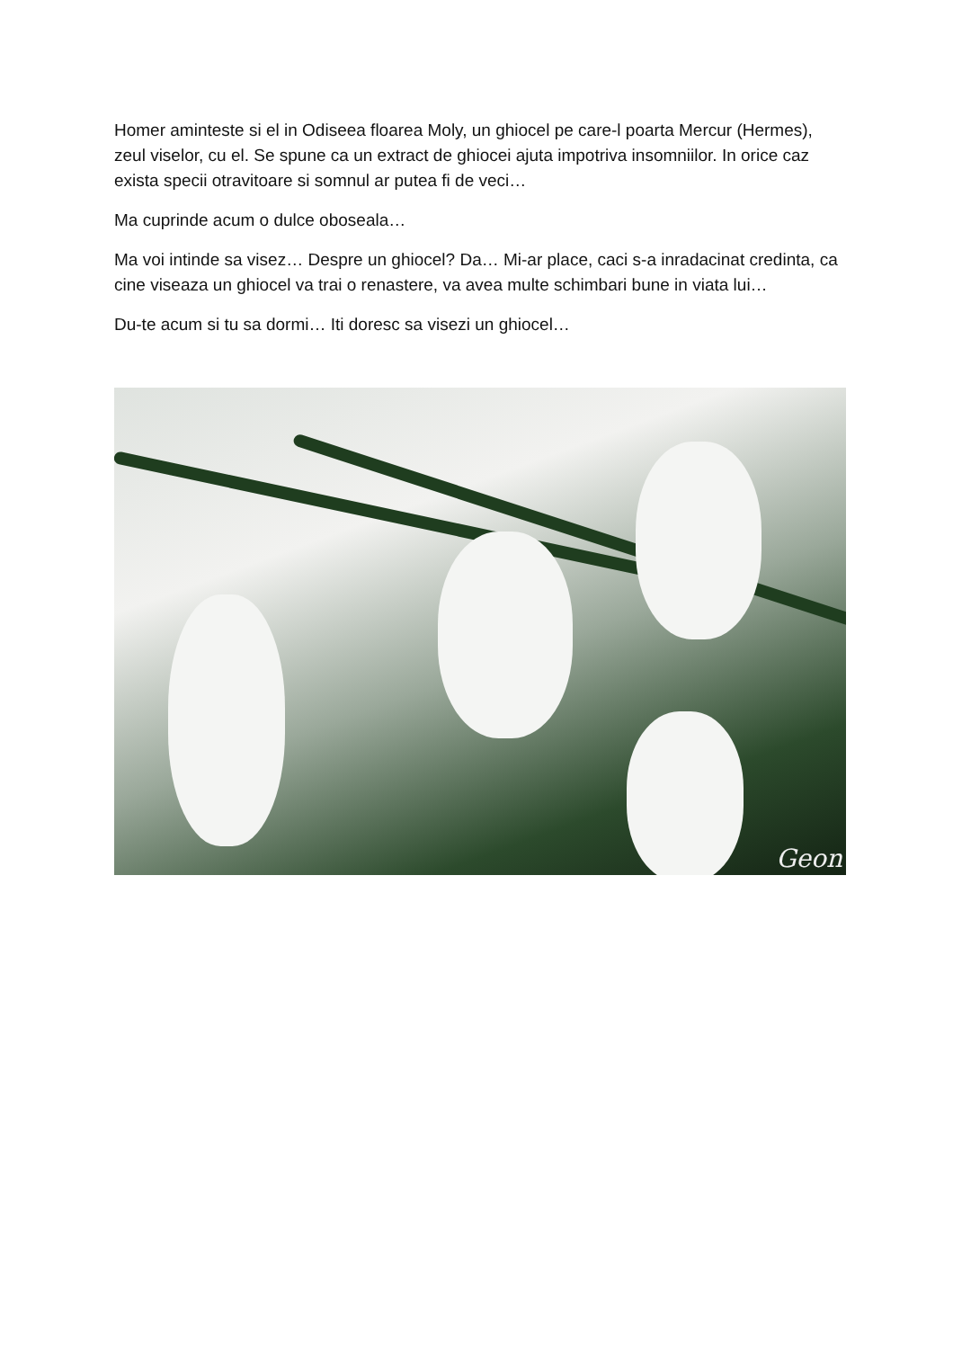Homer aminteste si el in Odiseea floarea Moly, un ghiocel pe care-l poarta Mercur (Hermes), zeul viselor, cu el. Se spune ca un extract de ghiocei ajuta impotriva insomniilor. In orice caz exista specii otravitoare si somnul ar putea fi de veci…
Ma cuprinde acum o dulce oboseala…
Ma voi intinde sa visez… Despre un ghiocel? Da… Mi-ar place, caci s-a inradacinat credinta, ca cine viseaza un ghiocel va trai o renastere, va avea multe schimbari bune in viata lui…
Du-te acum si tu sa dormi… Iti doresc sa visezi un ghiocel…
Geon